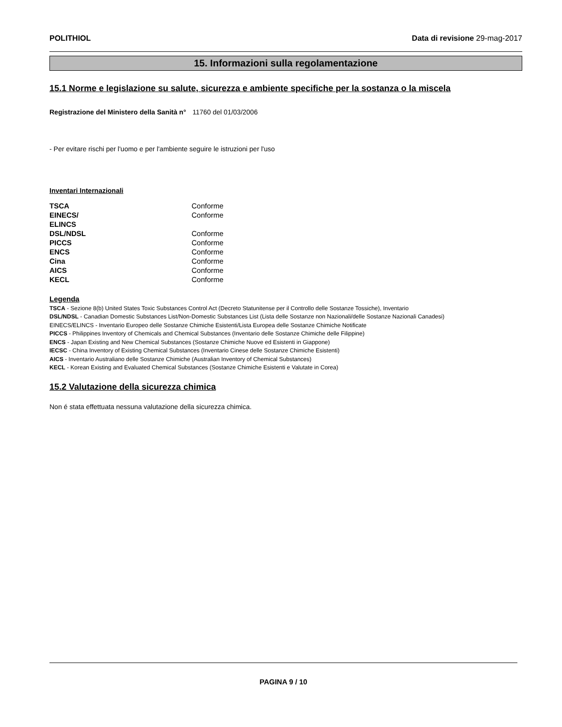POLITHIOL Data di revisione 29-mag-2017
15. Informazioni sulla regolamentazione
15.1 Norme e legislazione su salute, sicurezza e ambiente specifiche per la sostanza o la miscela
Registrazione del Ministero della Sanità n° 11760 del 01/03/2006
- Per evitare rischi per l'uomo e per l'ambiente seguire le istruzioni per l'uso
Inventari Internazionali
| TSCA | Conforme |
| EINECS/ ELINCS | Conforme |
| DSL/NDSL | Conforme |
| PICCS | Conforme |
| ENCS | Conforme |
| Cina | Conforme |
| AICS | Conforme |
| KECL | Conforme |
Legenda
TSCA - Sezione 8(b) United States Toxic Substances Control Act (Decreto Statunitense per il Controllo delle Sostanze Tossiche), Inventario
DSL/NDSL - Canadian Domestic Substances List/Non-Domestic Substances List (Lista delle Sostanze non Nazionali/delle Sostanze Nazionali Canadesi)
EINECS/ELINCS - Inventario Europeo delle Sostanze Chimiche Esistenti/Lista Europea delle Sostanze Chimiche Notificate
PICCS - Philippines Inventory of Chemicals and Chemical Substances (Inventario delle Sostanze Chimiche delle Filippine)
ENCS - Japan Existing and New Chemical Substances (Sostanze Chimiche Nuove ed Esistenti in Giappone)
IECSC - China Inventory of Existing Chemical Substances (Inventario Cinese delle Sostanze Chimiche Esistenti)
AICS - Inventario Australiano delle Sostanze Chimiche (Australian Inventory of Chemical Substances)
KECL - Korean Existing and Evaluated Chemical Substances (Sostanze Chimiche Esistenti e Valutate in Corea)
15.2 Valutazione della sicurezza chimica
Non é stata effettuata nessuna valutazione della sicurezza chimica.
PAGINA 9 / 10